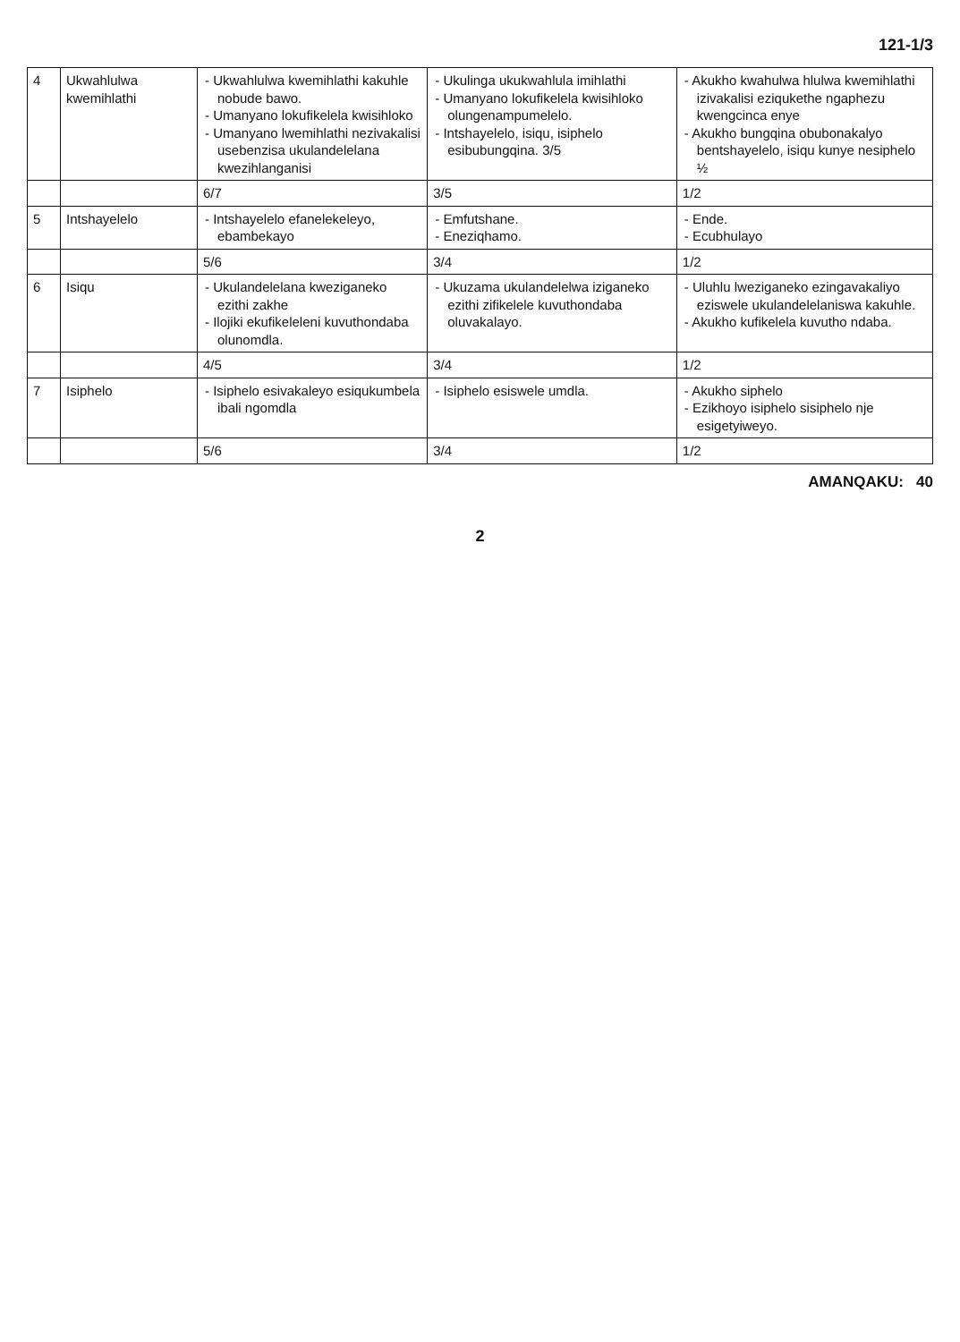121-1/3
| 4 | Ukwahlulwa kwemihlathi | - Ukwahlulwa kwemihlathi kakuhle nobude bawo. - Umanyano lokufikelela kwisihloko - Umanyano lwemihlathi nezivakalisi usebenzisa ukulandelelana kwezihlanganisi | - Ukulinga ukukwahlula imihlathi - Umanyano lokufikelela kwisihloko olungenampumelelo. - Intshayelelo, isiqu, isiphelo esibubungqina. 3/5 | - Akukho kwahulwa hlulwa kwemihlathi izivakalisi eziqukethe ngaphezu kwengcinca enye - Akukho bungqina obubonakalyo bentshayelelo, isiqu kunye nesiphelo ½ |
| | | 6/7 | 3/5 | 1/2 |
| 5 | Intshayelelo | - Intshayelelo efanelekeleyo, ebambekayo | - Emfutshane. - Eneziqhamo. | - Ende. - Ecubhulayo |
| | | 5/6 | 3/4 | 1/2 |
| 6 | Isiqu | - Ukulandelelana kweziganeko ezithi zakhe - Ilojiki ekufikeleleni kuvuthondaba olunomdla. | - Ukuzama ukulandelelwa iziganeko ezithi zifikelele kuvuthondaba oluvakalayo. | - Uluhlu lweziganeko ezingavakaliyo eziswele ukulandelelaniswa kakuhle. - Akukho kufikelela kuvutho ndaba. |
| | | 4/5 | 3/4 | 1/2 |
| 7 | Isiphelo | - Isiphelo esivakaleyo esiqukumbela ibali ngomdla | - Isiphelo esiswele umdla. | - Akukho siphelo - Ezikhoyo isiphelo sisiphelo nje esigetyiweyo. |
| | | 5/6 | 3/4 | 1/2 |
AMANQAKU: 40
2